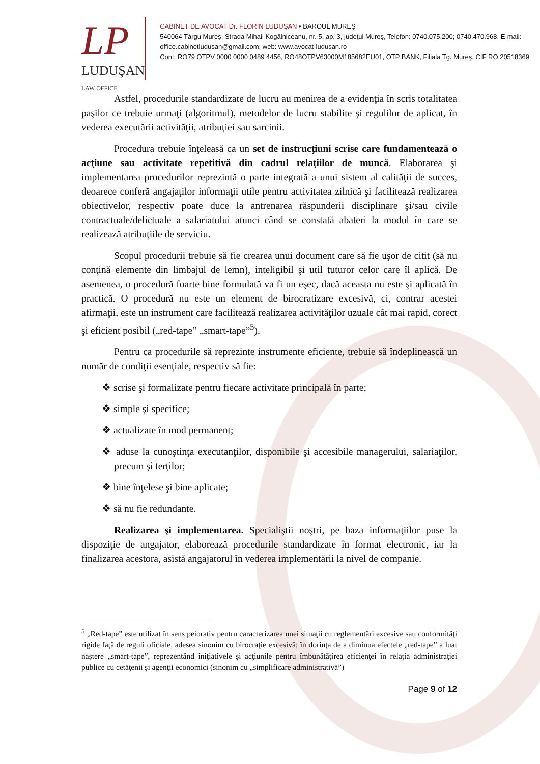LP
LUDUŞAN LAW OFFICE
CABINET DE AVOCAT Dr. FLORIN LUDUŞAN • BAROUL MUREŞ
540064 Târgu Mureş, Strada Mihail Kogălniceanu, nr. 5, ap. 3, judeţul Mureş, Telefon: 0740.075.200; 0740.470.968. E-mail: office.cabinetludusan@gmail.com; web: www.avocat-ludusan.ro
Cont: RO79 OTPV 0000 0000 0489 4456, RO48OTPV63000M185682EU01, OTP BANK, Filiala Tg. Mureş, CIF RO 20518369
Astfel, procedurile standardizate de lucru au menirea de a evidenţia în scris totalitatea paşilor ce trebuie urmaţi (algoritmul), metodelor de lucru stabilite şi regulilor de aplicat, în vederea executării activităţii, atribuţiei sau sarcinii.
Procedura trebuie înţeleasă ca un set de instrucţiuni scrise care fundamentează o acţiune sau activitate repetitivă din cadrul relaţiilor de muncă. Elaborarea şi implementarea procedurilor reprezintă o parte integrată a unui sistem al calităţii de succes, deoarece conferă angajaţilor informaţii utile pentru activitatea zilnică şi facilitează realizarea obiectivelor, respectiv poate duce la antrenarea răspunderii disciplinare şi/sau civile contractuale/delictuale a salariatului atunci când se constată abateri la modul în care se realizează atribuţiile de serviciu.
Scopul procedurii trebuie să fie crearea unui document care să fie uşor de citit (să nu conţină elemente din limbajul de lemn), inteligibil şi util tuturor celor care îl aplică. De asemenea, o procedură foarte bine formulată va fi un eşec, dacă aceasta nu este şi aplicată în practică. O procedură nu este un element de birocratizare excesivă, ci, contrar acestei afirmaţii, este un instrument care facilitează realizarea activităţilor uzuale cât mai rapid, corect şi eficient posibil („red-tape” „smart-tape”<sup>5</sup>).
Pentru ca procedurile să reprezinte instrumente eficiente, trebuie să îndeplinească un număr de condiţii esenţiale, respectiv să fie:
❖ scrise şi formalizate pentru fiecare activitate principală în parte;
❖ simple şi specifice;
❖ actualizate în mod permanent;
❖ aduse la cunoştinţa executanţilor, disponibile şi accesibile managerului, salariaţilor, precum şi terţilor;
❖ bine înţelese şi bine aplicate;
❖ să nu fie redundante.
Realizarea şi implementarea. Specialiştii noştri, pe baza informaţiilor puse la dispoziţie de angajator, elaborează procedurile standardizate în format electronic, iar la finalizarea acestora, asistă angajatorul în vederea implementării la nivel de companie.
<sup>5</sup> „Red-tape” este utilizat în sens peiorativ pentru caracterizarea unei situaţii cu reglementări excesive sau conformităţi rigide faţă de reguli oficiale, adesea sinonim cu birocraţie excesivă; în dorinţa de a diminua efectele „red-tape” a luat naştere „smart-tape”, reprezentând iniţiativele şi acţiunile pentru îmbunătăţirea eficienţei în relaţia administraţiei publice cu cetăţenii şi agenţii economici (sinonim cu „simplificare administrativă”)
Page 9 of 12